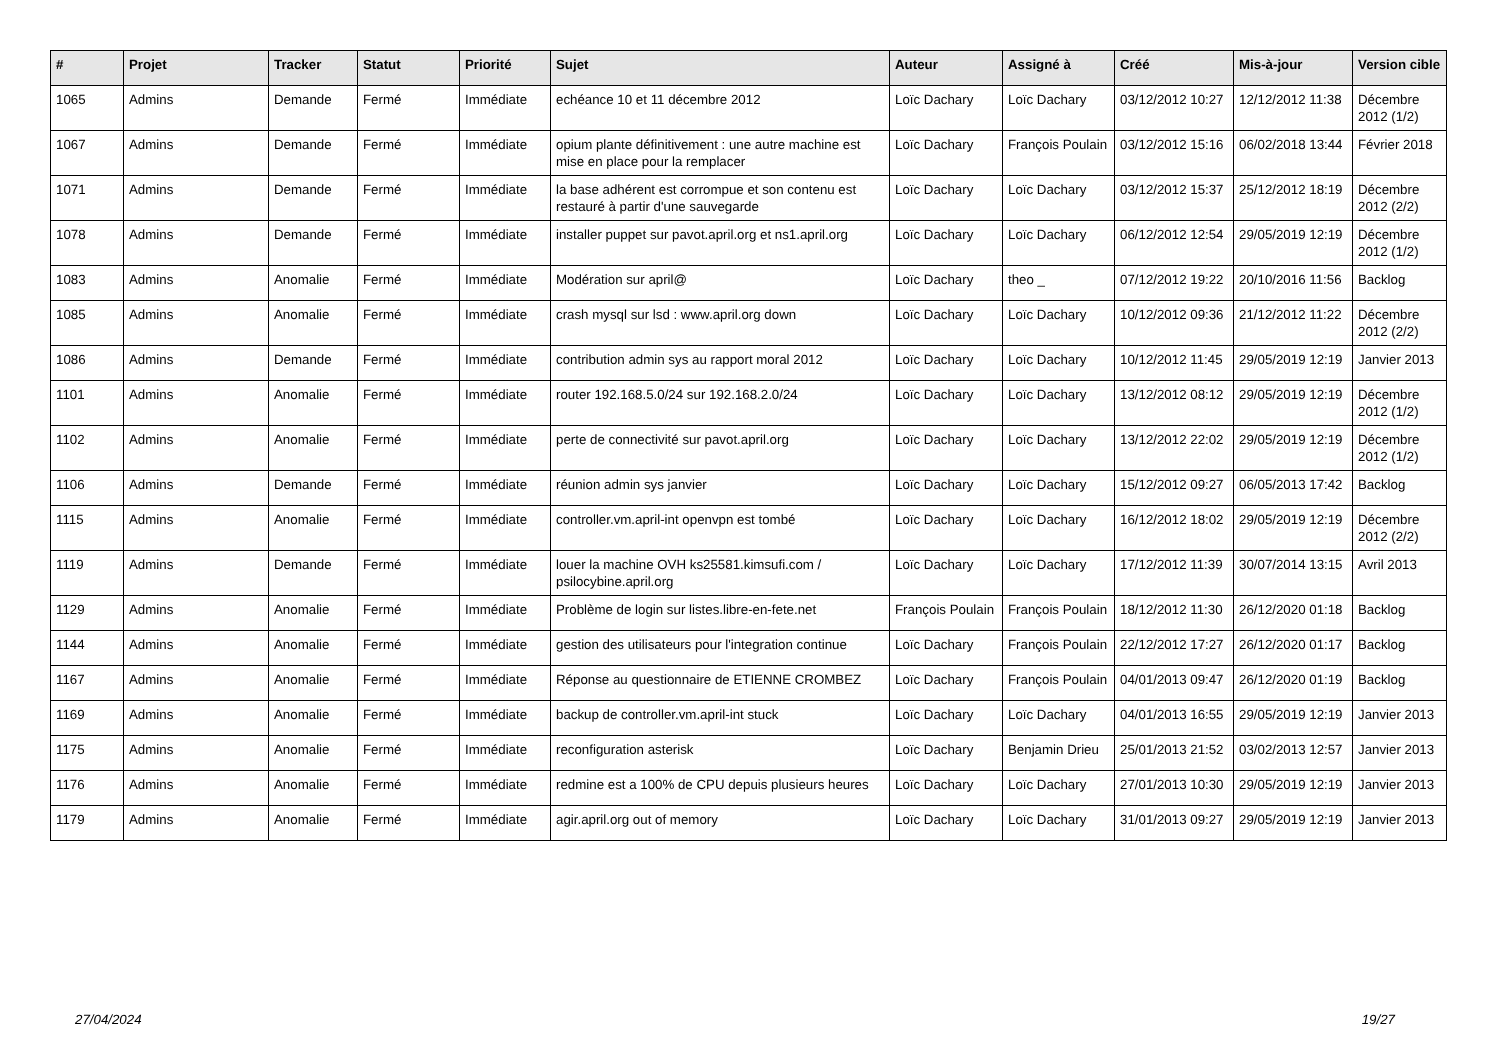| # | Projet | Tracker | Statut | Priorité | Sujet | Auteur | Assigné à | Créé | Mis-à-jour | Version cible |
| --- | --- | --- | --- | --- | --- | --- | --- | --- | --- | --- |
| 1065 | Admins | Demande | Fermé | Immédiate | echéance 10 et 11 décembre 2012 | Loïc Dachary | Loïc Dachary | 03/12/2012 10:27 | 12/12/2012 11:38 | Décembre 2012 (1/2) |
| 1067 | Admins | Demande | Fermé | Immédiate | opium plante définitivement : une autre machine est mise en place pour la remplacer | Loïc Dachary | François Poulain | 03/12/2012 15:16 | 06/02/2018 13:44 | Février 2018 |
| 1071 | Admins | Demande | Fermé | Immédiate | la base adhérent est corrompue et son contenu est restauré à partir d'une sauvegarde | Loïc Dachary | Loïc Dachary | 03/12/2012 15:37 | 25/12/2012 18:19 | Décembre 2012 (2/2) |
| 1078 | Admins | Demande | Fermé | Immédiate | installer puppet sur pavot.april.org et ns1.april.org | Loïc Dachary | Loïc Dachary | 06/12/2012 12:54 | 29/05/2019 12:19 | Décembre 2012 (1/2) |
| 1083 | Admins | Anomalie | Fermé | Immédiate | Modération sur april@ | Loïc Dachary | theo _ | 07/12/2012 19:22 | 20/10/2016 11:56 | Backlog |
| 1085 | Admins | Anomalie | Fermé | Immédiate | crash mysql sur lsd : www.april.org down | Loïc Dachary | Loïc Dachary | 10/12/2012 09:36 | 21/12/2012 11:22 | Décembre 2012 (2/2) |
| 1086 | Admins | Demande | Fermé | Immédiate | contribution admin sys au rapport moral 2012 | Loïc Dachary | Loïc Dachary | 10/12/2012 11:45 | 29/05/2019 12:19 | Janvier 2013 |
| 1101 | Admins | Anomalie | Fermé | Immédiate | router 192.168.5.0/24 sur 192.168.2.0/24 | Loïc Dachary | Loïc Dachary | 13/12/2012 08:12 | 29/05/2019 12:19 | Décembre 2012 (1/2) |
| 1102 | Admins | Anomalie | Fermé | Immédiate | perte de connectivité sur pavot.april.org | Loïc Dachary | Loïc Dachary | 13/12/2012 22:02 | 29/05/2019 12:19 | Décembre 2012 (1/2) |
| 1106 | Admins | Demande | Fermé | Immédiate | réunion admin sys janvier | Loïc Dachary | Loïc Dachary | 15/12/2012 09:27 | 06/05/2013 17:42 | Backlog |
| 1115 | Admins | Anomalie | Fermé | Immédiate | controller.vm.april-int openvpn est tombé | Loïc Dachary | Loïc Dachary | 16/12/2012 18:02 | 29/05/2019 12:19 | Décembre 2012 (2/2) |
| 1119 | Admins | Demande | Fermé | Immédiate | louer la machine OVH ks25581.kimsufi.com / psilocybine.april.org | Loïc Dachary | Loïc Dachary | 17/12/2012 11:39 | 30/07/2014 13:15 | Avril 2013 |
| 1129 | Admins | Anomalie | Fermé | Immédiate | Problème de login sur listes.libre-en-fete.net | François Poulain | François Poulain | 18/12/2012 11:30 | 26/12/2020 01:18 | Backlog |
| 1144 | Admins | Anomalie | Fermé | Immédiate | gestion des utilisateurs pour l'integration continue | Loïc Dachary | François Poulain | 22/12/2012 17:27 | 26/12/2020 01:17 | Backlog |
| 1167 | Admins | Anomalie | Fermé | Immédiate | Réponse au questionnaire de ETIENNE CROMBEZ | Loïc Dachary | François Poulain | 04/01/2013 09:47 | 26/12/2020 01:19 | Backlog |
| 1169 | Admins | Anomalie | Fermé | Immédiate | backup de controller.vm.april-int stuck | Loïc Dachary | Loïc Dachary | 04/01/2013 16:55 | 29/05/2019 12:19 | Janvier 2013 |
| 1175 | Admins | Anomalie | Fermé | Immédiate | reconfiguration asterisk | Loïc Dachary | Benjamin Drieu | 25/01/2013 21:52 | 03/02/2013 12:57 | Janvier 2013 |
| 1176 | Admins | Anomalie | Fermé | Immédiate | redmine est a 100% de CPU depuis plusieurs heures | Loïc Dachary | Loïc Dachary | 27/01/2013 10:30 | 29/05/2019 12:19 | Janvier 2013 |
| 1179 | Admins | Anomalie | Fermé | Immédiate | agir.april.org out of memory | Loïc Dachary | Loïc Dachary | 31/01/2013 09:27 | 29/05/2019 12:19 | Janvier 2013 |
27/04/2024 19/27